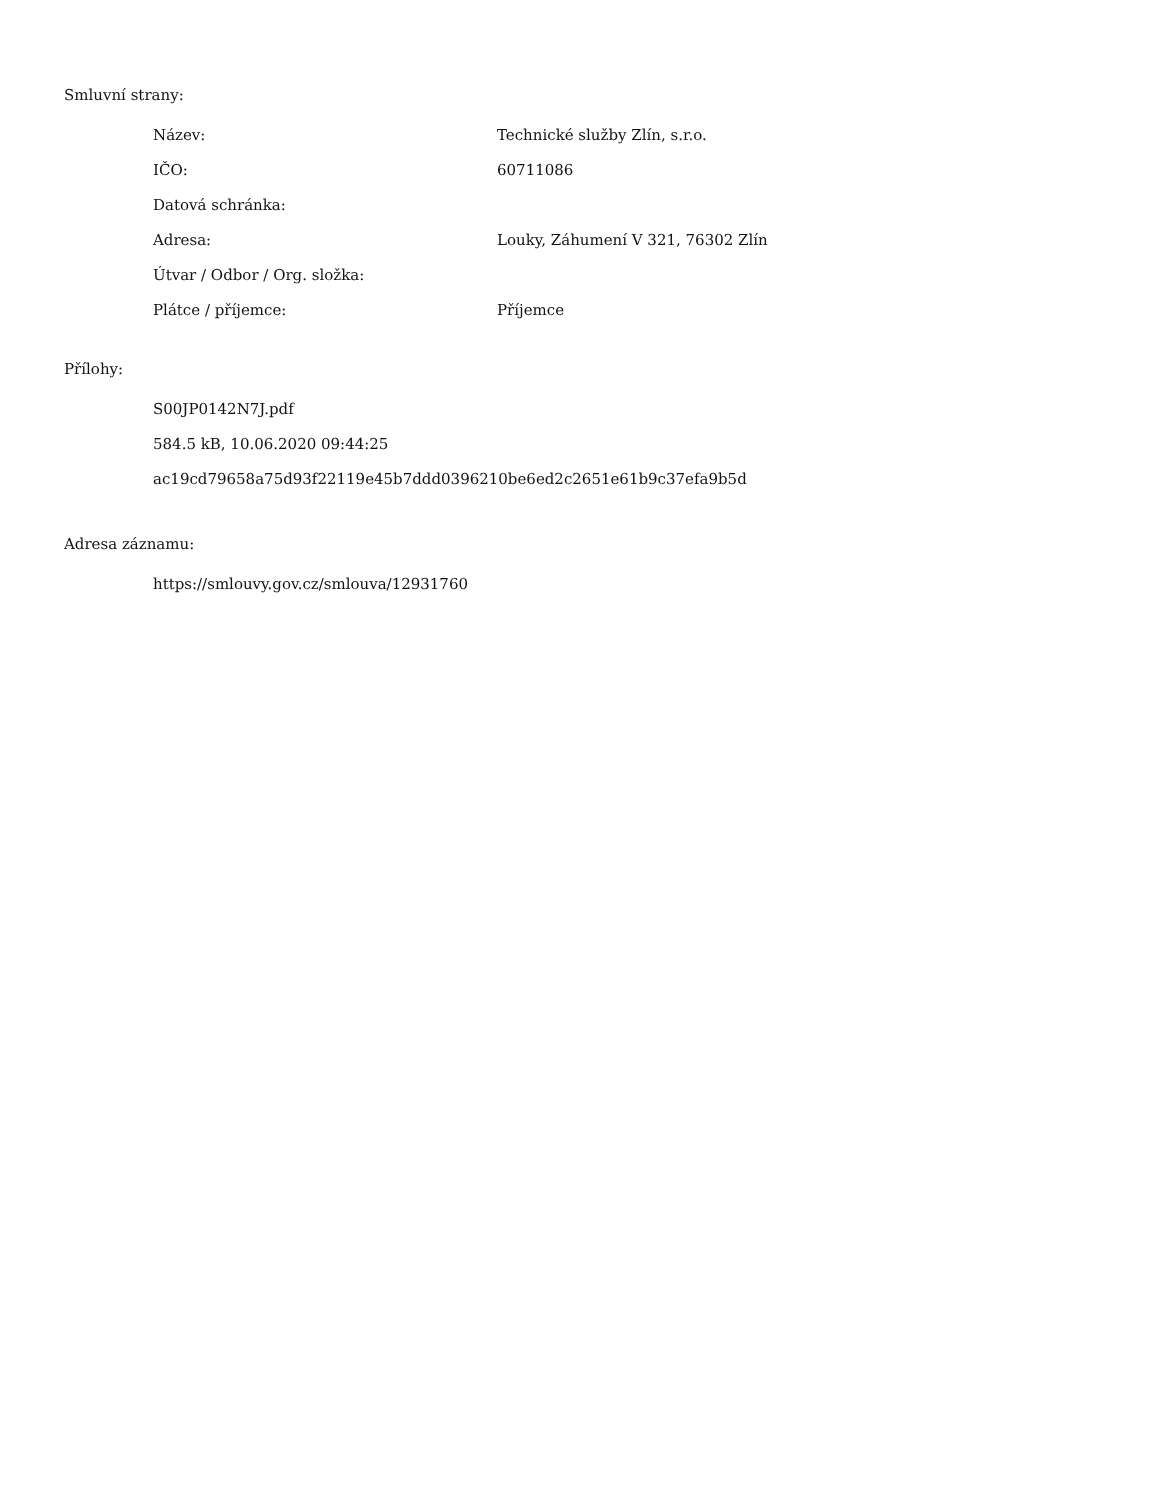Smluvní strany:
| Název: | Technické služby Zlín, s.r.o. |
| IČO: | 60711086 |
| Datová schránka: | |
| Adresa: | Louky, Záhumení V 321, 76302 Zlín |
| Útvar / Odbor / Org. složka: | |
| Plátce / příjemce: | Příjemce |
Přílohy:
S00JP0142N7J.pdf
584.5 kB, 10.06.2020 09:44:25
ac19cd79658a75d93f22119e45b7ddd0396210be6ed2c2651e61b9c37efa9b5d
Adresa záznamu:
https://smlouvy.gov.cz/smlouva/12931760